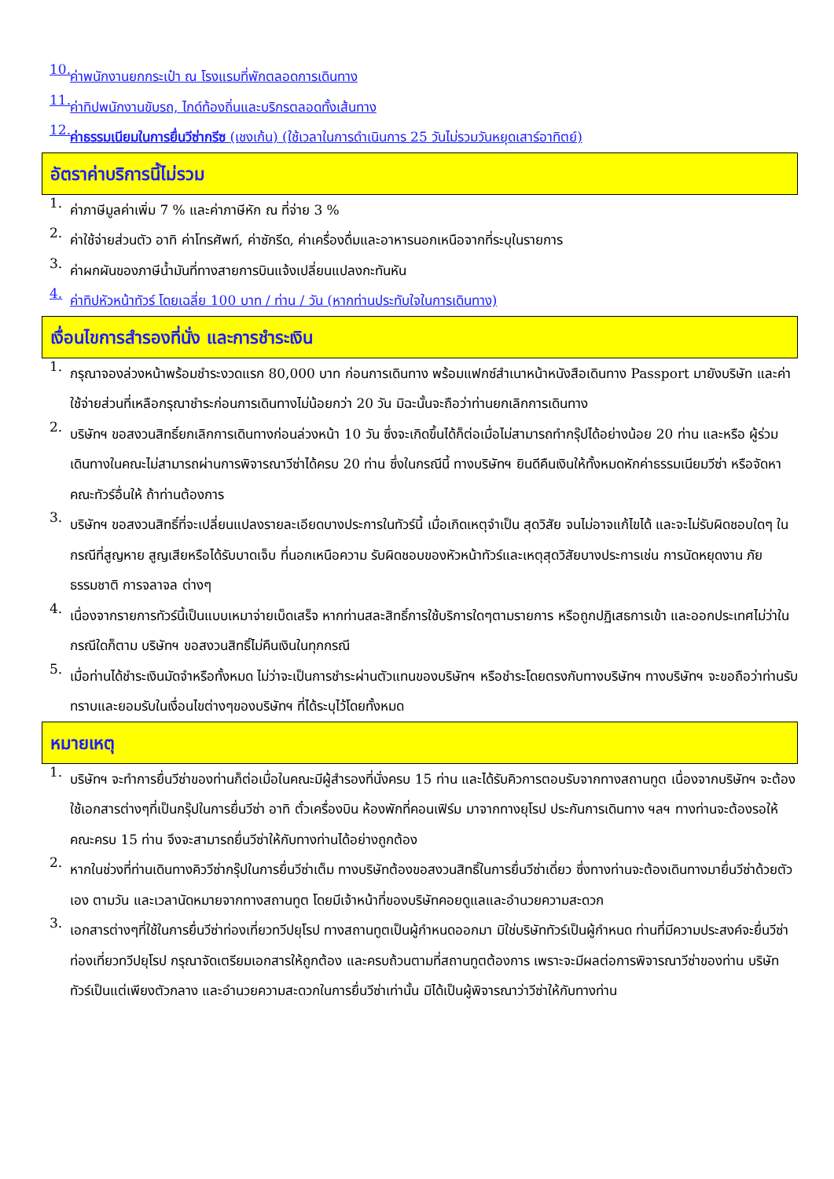10.
ค่าพนักงานยกกระเป๋า ณ โรงแรมที่พักตลอดการเดินทาง
11.
ค่าทิปพนักงานขับรถ, ไกด์ท้องถิ่นและบริกรตลอดทั้งเส้นทาง
12.
ค่าธรรมเนียมในการยื่นวีซ่ากรีซ (เชงเก้น) (ใช้เวลาในการดำเนินการ 25 วันไม่รวมวันหยุดเสาร์อาทิตย์)
อัตราค่าบริการนี้ไม่รวม
1.
ค่าภาษีมูลค่าเพิ่ม 7 % และค่าภาษีหัก ณ ที่จ่าย 3 %
2.
ค่าใช้จ่ายส่วนตัว อาทิ ค่าโทรศัพท์, ค่าซักรีด, ค่าเครื่องดื่มและอาหารนอกเหนือจากที่ระบุในรายการ
3.
ค่าผกผันของภาษีน้ำมันที่ทางสายการบินแจ้งเปลี่ยนแปลงกะทันหัน
4.
ค่าทิปหัวหน้าทัวร์ โดยเฉลี่ย 100 บาท / ท่าน / วัน (หากท่านประทับใจในการเดินทาง)
เงื่อนไขการสำรองที่นั่ง และการชำระเงิน
1.
กรุณาจองล่วงหน้าพร้อมชำระงวดแรก 80,000 บาท ก่อนการเดินทาง พร้อมแฟกซ์สำเนาหน้าหนังสือเดินทาง Passport มายังบริษัท และค่าใช้จ่ายส่วนที่เหลือกรุณาชำระก่อนการเดินทางไม่น้อยกว่า 20 วัน มิฉะนั้นจะถือว่าท่านยกเลิกการเดินทาง
2.
บริษัทฯ ขอสงวนสิทธิ์ยกเลิกการเดินทางก่อนล่วงหน้า 10 วัน ซึ่งจะเกิดขึ้นได้ก็ต่อเมื่อไม่สามารถทำกรุ๊ปได้อย่างน้อย 20 ท่าน และหรือ ผู้ร่วมเดินทางในคณะไม่สามารถผ่านการพิจารณาวีซ่าได้ครบ 20 ท่าน ซึ่งในกรณีนี้ ทางบริษัทฯ ยินดีคืนเงินให้ทั้งหมดหักค่าธรรมเนียมวีซ่า หรือจัดหาคณะทัวร์อื่นให้ ถ้าท่านต้องการ
3.
บริษัทฯ ขอสงวนสิทธิ์ที่จะเปลี่ยนแปลงรายละเอียดบางประการในทัวร์นี้ เมื่อเกิดเหตุจำเป็น สุดวิสัย จนไม่อาจแก้ไขได้ และจะไม่รับผิดชอบใดๆ ในกรณีที่สูญหาย สูญเสียหรือได้รับบาดเจ็บ ที่นอกเหนือความ รับผิดชอบของหัวหน้าทัวร์และเหตุสุดวิสัยบางประการเช่น การนัดหยุดงาน ภัยธรรมชาติ การจลาจล ต่างๆ
4.
เนื่องจากรายการทัวร์นี้เป็นแบบเหมาจ่ายเบ็ดเสร็จ หากท่านสละสิทธิ์การใช้บริการใดๆตามรายการ หรือถูกปฏิเสธการเข้า และออกประเทศไม่ว่าในกรณีใดก็ตาม บริษัทฯ ขอสงวนสิทธิ์ไม่คืนเงินในทุกกรณี
5.
เมื่อท่านได้ชำระเงินมัดจำหรือทั้งหมด ไม่ว่าจะเป็นการชำระผ่านตัวแทนของบริษัทฯ หรือชำระโดยตรงกับทางบริษัทฯ ทางบริษัทฯ จะขอถือว่าท่านรับทราบและยอมรับในเงื่อนไขต่างๆของบริษัทฯ ที่ได้ระบุไว้โดยทั้งหมด
หมายเหตุ
1.
บริษัทฯ จะทำการยื่นวีซ่าของท่านก็ต่อเมื่อในคณะมีผู้สำรองที่นั่งครบ 15 ท่าน และได้รับคิวการตอบรับจากทางสถานทูต เนื่องจากบริษัทฯ จะต้องใช้เอกสารต่างๆที่เป็นกรุ๊ปในการยื่นวีซ่า อาทิ ตั๋วเครื่องบิน ห้องพักที่คอนเฟิร์ม มาจากทางยุโรป ประกันการเดินทาง ฯลฯ ทางท่านจะต้องรอให้คณะครบ 15 ท่าน จึงจะสามารถยื่นวีซ่าให้กับทางท่านได้อย่างถูกต้อง
2.
หากในช่วงที่ท่านเดินทางคิววีซ่ากรุ๊ปในการยื่นวีซ่าเต็ม ทางบริษัทต้องขอสงวนสิทธิ์ในการยื่นวีซ่าเดี่ยว ซึ่งทางท่านจะต้องเดินทางมายื่นวีซ่าด้วยตัวเอง ตามวัน และเวลานัดหมายจากทางสถานทูต โดยมีเจ้าหน้าที่ของบริษัทคอยดูแลและอำนวยความสะดวก
3.
เอกสารต่างๆที่ใช้ในการยื่นวีซ่าท่องเที่ยวทวีปยุโรป ทางสถานทูตเป็นผู้กำหนดออกมา มิใช่บริษัททัวร์เป็นผู้กำหนด ท่านที่มีความประสงค์จะยื่นวีซ่าท่องเที่ยวทวีปยุโรป กรุณาจัดเตรียมเอกสารให้ถูกต้อง และครบถ้วนตามที่สถานทูตต้องการ เพราะจะมีผลต่อการพิจารณาวีซ่าของท่าน บริษัททัวร์เป็นแต่เพียงตัวกลาง และอำนวยความสะดวกในการยื่นวีซ่าเท่านั้น มิได้เป็นผู้พิจารณาว่าวีซ่าให้กับทางท่าน